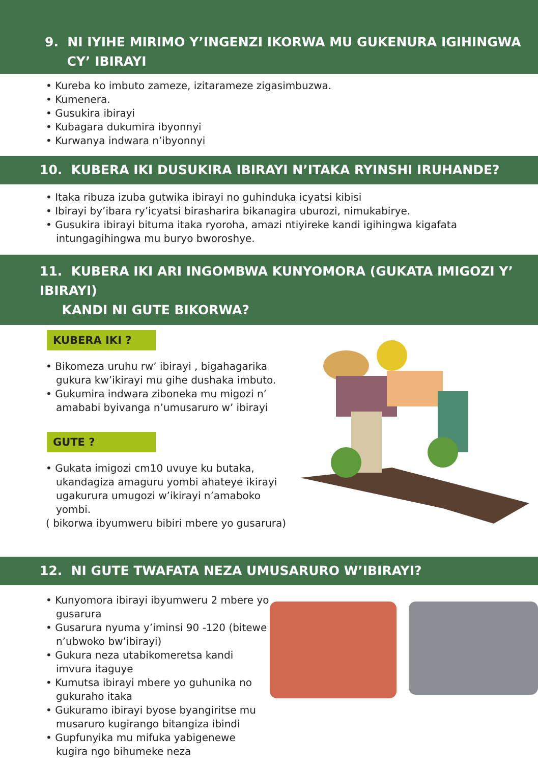9. NI IYIHE MIRIMO Y’INGENZI IKORWA MU GUKENURA IGIHINGWA
CY’ IBIRAYI
• Kureba ko imbuto zameze, izitarameze zigasimbuzwa.
• Kumenera.
• Gusukira ibirayi
• Kubagara dukumira ibyonnyi
• Kurwanya indwara n’ibyonnyi
10. KUBERA IKI DUSUKIRA IBIRAYI N’ITAKA RYINSHI IRUHANDE?
• Itaka ribuza izuba gutwika ibirayi no guhinduka icyatsi kibisi
• Ibirayi by’ibara ry’icyatsi birasharira bikanagira uburozi, nimukabirye.
• Gusukira ibirayi bituma itaka ryoroha, amazi ntiyireke kandi igihingwa kigafata intungagihingwa mu buryo bworoshye.
11. KUBERA IKI ARI INGOMBWA KUNYOMORA (GUKATA IMIGOZI Y’ IBIRAYI)
KANDI NI GUTE BIKORWA?
KUBERA IKI ?
• Bikomeza uruhu rw’ ibirayi , bigahagarika gukura kw’ikirayi mu gihe dushaka imbuto.
• Gukumira indwara ziboneka mu migozi n’ amababi byivanga n’umusaruro w’ ibirayi
GUTE ?
• Gukata imigozi cm10 uvuye ku butaka, ukandagiza amaguru yombi ahateye ikirayi ugakurura umugozi w’ikirayi n’amaboko yombi.
( bikorwa ibyumweru bibiri mbere yo gusarura)
12. NI GUTE TWAFATA NEZA UMUSARURO W’IBIRAYI?
• Kunyomora ibirayi ibyumweru 2 mbere yo gusarura
• Gusarura nyuma y’iminsi 90 -120 (bitewe n’ubwoko bw’ibirayi)
• Gukura neza utabikomeretsa kandi imvura itaguye
• Kumutsa ibirayi mbere yo guhunika no gukuraho itaka
• Gukuramo ibirayi byose byangiritse mu musaruro kugirango bitangiza ibindi
• Gupfunyika mu mifuka yabigenewe kugira ngo bihumeke neza